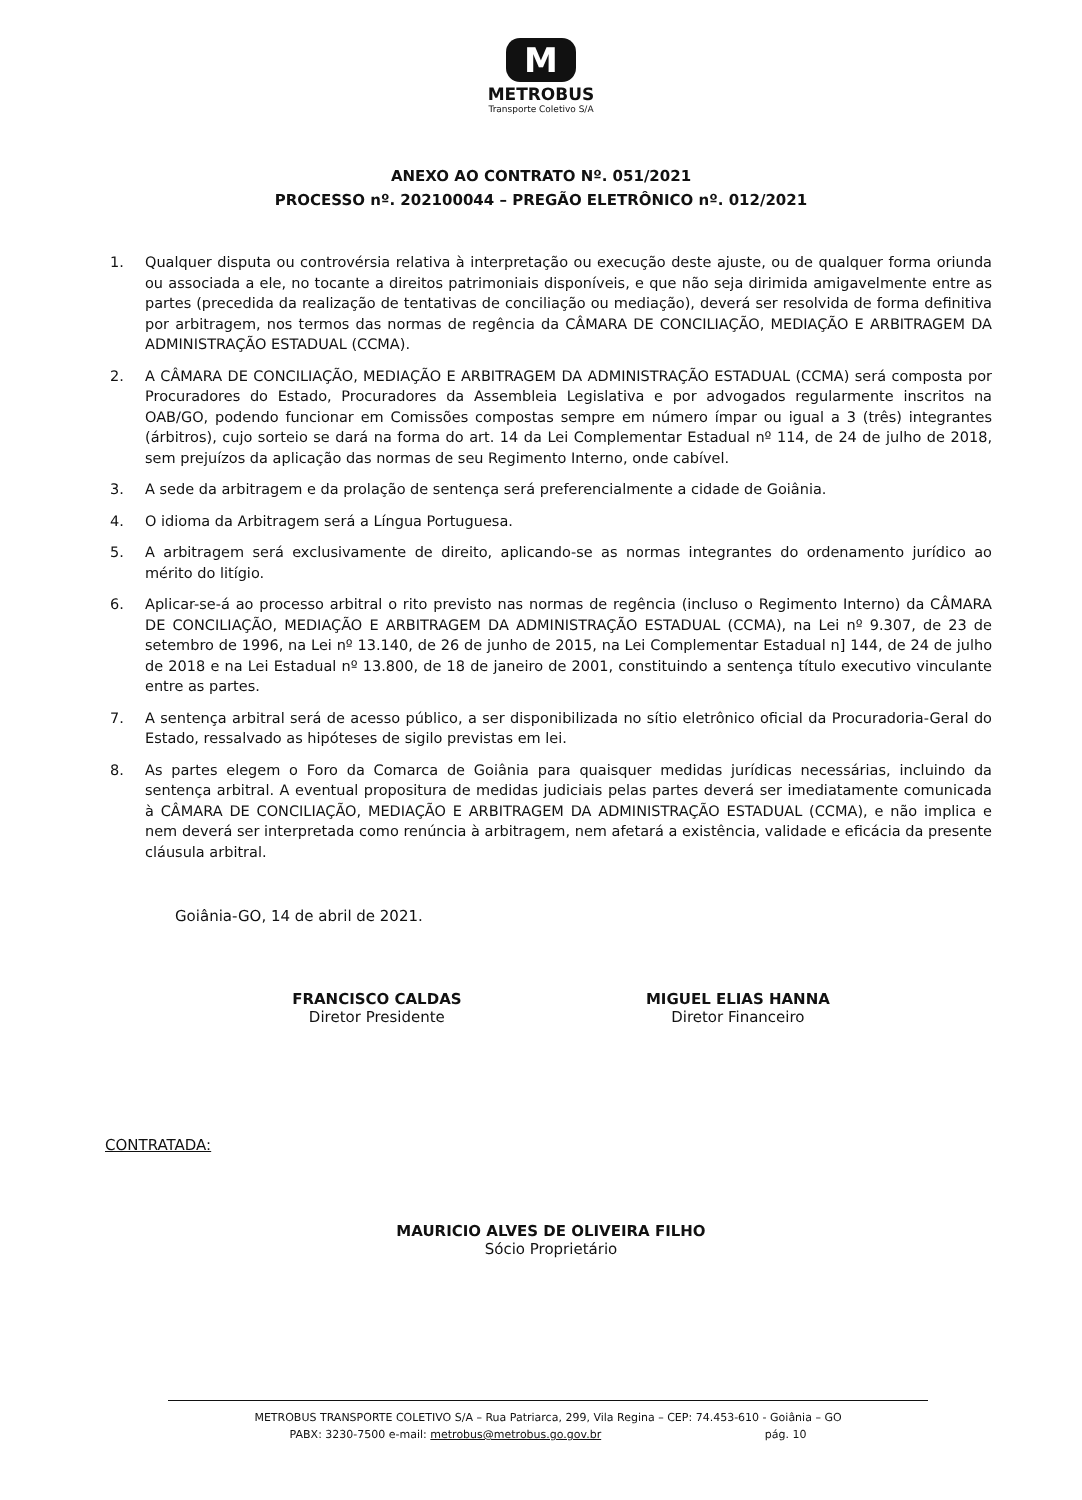M
METROBUS
Transporte Coletivo S/A
ANEXO AO CONTRATO Nº. 051/2021
PROCESSO nº. 202100044 – PREGÃO ELETRÔNICO nº. 012/2021
1. Qualquer disputa ou controvérsia relativa à interpretação ou execução deste ajuste, ou de qualquer forma oriunda ou associada a ele, no tocante a direitos patrimoniais disponíveis, e que não seja dirimida amigavelmente entre as partes (precedida da realização de tentativas de conciliação ou mediação), deverá ser resolvida de forma definitiva por arbitragem, nos termos das normas de regência da CÂMARA DE CONCILIAÇÃO, MEDIAÇÃO E ARBITRAGEM DA ADMINISTRAÇÃO ESTADUAL (CCMA).
2. A CÂMARA DE CONCILIAÇÃO, MEDIAÇÃO E ARBITRAGEM DA ADMINISTRAÇÃO ESTADUAL (CCMA) será composta por Procuradores do Estado, Procuradores da Assembleia Legislativa e por advogados regularmente inscritos na OAB/GO, podendo funcionar em Comissões compostas sempre em número ímpar ou igual a 3 (três) integrantes (árbitros), cujo sorteio se dará na forma do art. 14 da Lei Complementar Estadual nº 114, de 24 de julho de 2018, sem prejuízos da aplicação das normas de seu Regimento Interno, onde cabível.
3. A sede da arbitragem e da prolação de sentença será preferencialmente a cidade de Goiânia.
4. O idioma da Arbitragem será a Língua Portuguesa.
5. A arbitragem será exclusivamente de direito, aplicando-se as normas integrantes do ordenamento jurídico ao mérito do litígio.
6. Aplicar-se-á ao processo arbitral o rito previsto nas normas de regência (incluso o Regimento Interno) da CÂMARA DE CONCILIAÇÃO, MEDIAÇÃO E ARBITRAGEM DA ADMINISTRAÇÃO ESTADUAL (CCMA), na Lei nº 9.307, de 23 de setembro de 1996, na Lei nº 13.140, de 26 de junho de 2015, na Lei Complementar Estadual n] 144, de 24 de julho de 2018 e na Lei Estadual nº 13.800, de 18 de janeiro de 2001, constituindo a sentença título executivo vinculante entre as partes.
7. A sentença arbitral será de acesso público, a ser disponibilizada no sítio eletrônico oficial da Procuradoria-Geral do Estado, ressalvado as hipóteses de sigilo previstas em lei.
8. As partes elegem o Foro da Comarca de Goiânia para quaisquer medidas jurídicas necessárias, incluindo da sentença arbitral. A eventual propositura de medidas judiciais pelas partes deverá ser imediatamente comunicada à CÂMARA DE CONCILIAÇÃO, MEDIAÇÃO E ARBITRAGEM DA ADMINISTRAÇÃO ESTADUAL (CCMA), e não implica e nem deverá ser interpretada como renúncia à arbitragem, nem afetará a existência, validade e eficácia da presente cláusula arbitral.
Goiânia-GO, 14 de abril de 2021.
FRANCISCO CALDAS
Diretor Presidente
MIGUEL ELIAS HANNA
Diretor Financeiro
CONTRATADA:
MAURICIO ALVES DE OLIVEIRA FILHO
Sócio Proprietário
METROBUS TRANSPORTE COLETIVO S/A – Rua Patriarca, 299, Vila Regina – CEP: 74.453-610 - Goiânia – GO
PABX: 3230-7500 e-mail: metrobus@metrobus.go.gov.br pág. 10